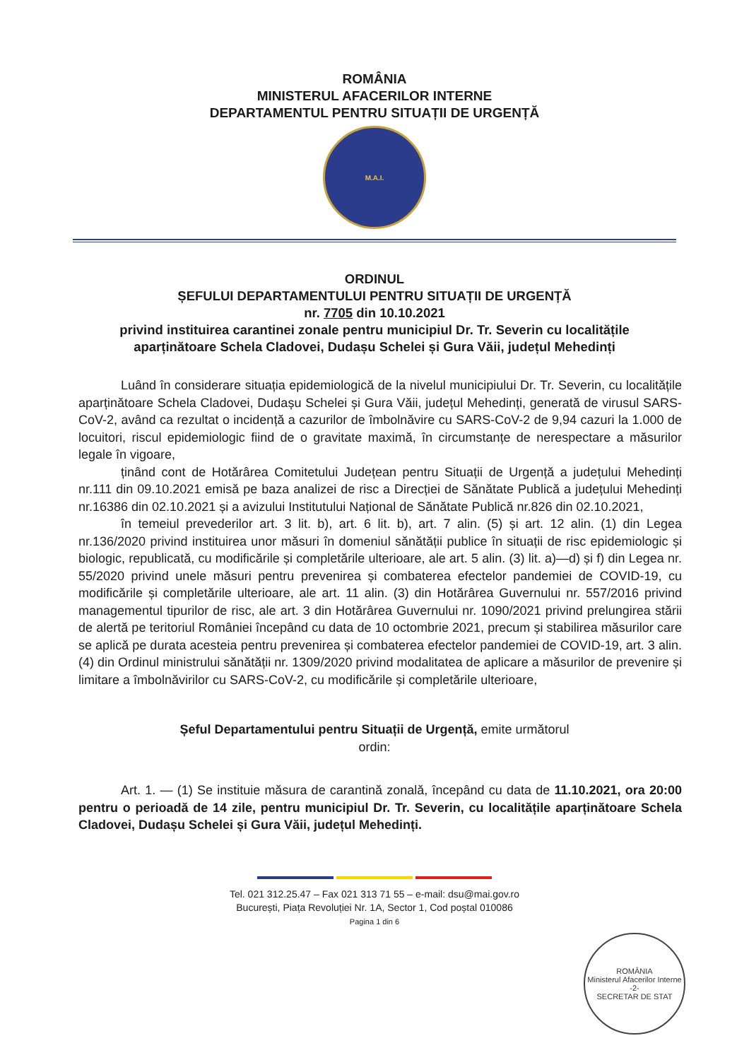ROMÂNIA
MINISTERUL AFACERILOR INTERNE
DEPARTAMENTUL PENTRU SITUAȚII DE URGENȚĂ
M.A.I.
ORDINUL
ȘEFULUI DEPARTAMENTULUI PENTRU SITUAȚII DE URGENȚĂ
nr. 7705 din 10.10.2021
privind instituirea carantinei zonale pentru municipiul Dr. Tr. Severin cu localitățile aparținătoare Schela Cladovei, Dudașu Schelei și Gura Văii, județul Mehedinți
Luând în considerare situația epidemiologică de la nivelul municipiului Dr. Tr. Severin, cu localitățile aparținătoare Schela Cladovei, Dudașu Schelei și Gura Văii, județul Mehedinți, generată de virusul SARS-CoV-2, având ca rezultat o incidență a cazurilor de îmbolnăvire cu SARS-CoV-2 de 9,94 cazuri la 1.000 de locuitori, riscul epidemiologic fiind de o gravitate maximă, în circumstanțe de nerespectare a măsurilor legale în vigoare,
ținând cont de Hotărârea Comitetului Județean pentru Situații de Urgență a județului Mehedinți nr.111 din 09.10.2021 emisă pe baza analizei de risc a Direcției de Sănătate Publică a județului Mehedinți nr.16386 din 02.10.2021 și a avizului Institutului Național de Sănătate Publică nr.826 din 02.10.2021,
în temeiul prevederilor art. 3 lit. b), art. 6 lit. b), art. 7 alin. (5) și art. 12 alin. (1) din Legea nr.136/2020 privind instituirea unor măsuri în domeniul sănătății publice în situații de risc epidemiologic și biologic, republicată, cu modificările și completările ulterioare, ale art. 5 alin. (3) lit. a)—d) și f) din Legea nr. 55/2020 privind unele măsuri pentru prevenirea și combaterea efectelor pandemiei de COVID-19, cu modificările și completările ulterioare, ale art. 11 alin. (3) din Hotărârea Guvernului nr. 557/2016 privind managementul tipurilor de risc, ale art. 3 din Hotărârea Guvernului nr. 1090/2021 privind prelungirea stării de alertă pe teritoriul României începând cu data de 10 octombrie 2021, precum și stabilirea măsurilor care se aplică pe durata acesteia pentru prevenirea și combaterea efectelor pandemiei de COVID-19, art. 3 alin. (4) din Ordinul ministrului sănătății nr. 1309/2020 privind modalitatea de aplicare a măsurilor de prevenire și limitare a îmbolnăvirilor cu SARS-CoV-2, cu modificările și completările ulterioare,
Șeful Departamentului pentru Situații de Urgență, emite următorul
ordin:
Art. 1. — (1) Se instituie măsura de carantină zonală, începând cu data de 11.10.2021, ora 20:00 pentru o perioadă de 14 zile, pentru municipiul Dr. Tr. Severin, cu localitățile aparținătoare Schela Cladovei, Dudașu Schelei și Gura Văii, județul Mehedinți.
Tel. 021 312.25.47 – Fax 021 313 71 55 – e-mail: dsu@mai.gov.ro
București, Piața Revoluției Nr. 1A, Sector 1, Cod poștal 010086
Pagina 1 din 6
ROMÂNIA
Ministerul Afacerilor Interne
-2-
SECRETAR DE STAT